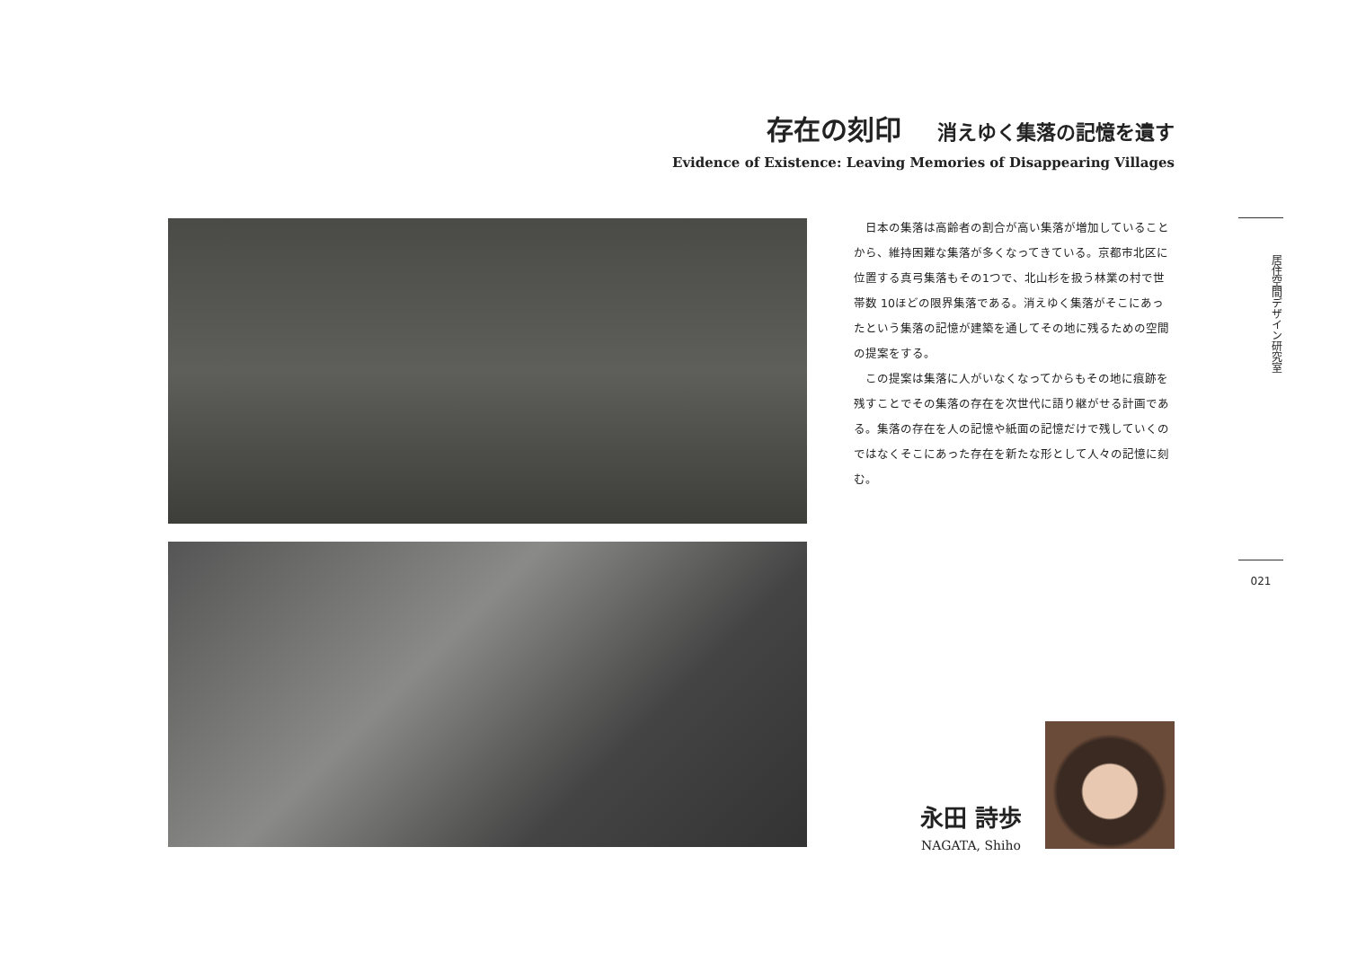存在の刻印 消えゆく集落の記憶を遺す
Evidence of Existence: Leaving Memories of Disappearing Villages
日本の集落は高齢者の割合が高い集落が増加していることから、維持困難な集落が多くなってきている。京都市北区に位置する真弓集落もその1つで、北山杉を扱う林業の村で世帯数 10ほどの限界集落である。消えゆく集落がそこにあったという集落の記憶が建築を通してその地に残るための空間の提案をする。
この提案は集落に人がいなくなってからもその地に痕跡を残すことでその集落の存在を次世代に語り継がせる計画である。集落の存在を人の記憶や紙面の記憶だけで残していくのではなくそこにあった存在を新たな形として人々の記憶に刻む。
居住空間デザイン研究室
021
永田 詩歩
NAGATA, Shiho